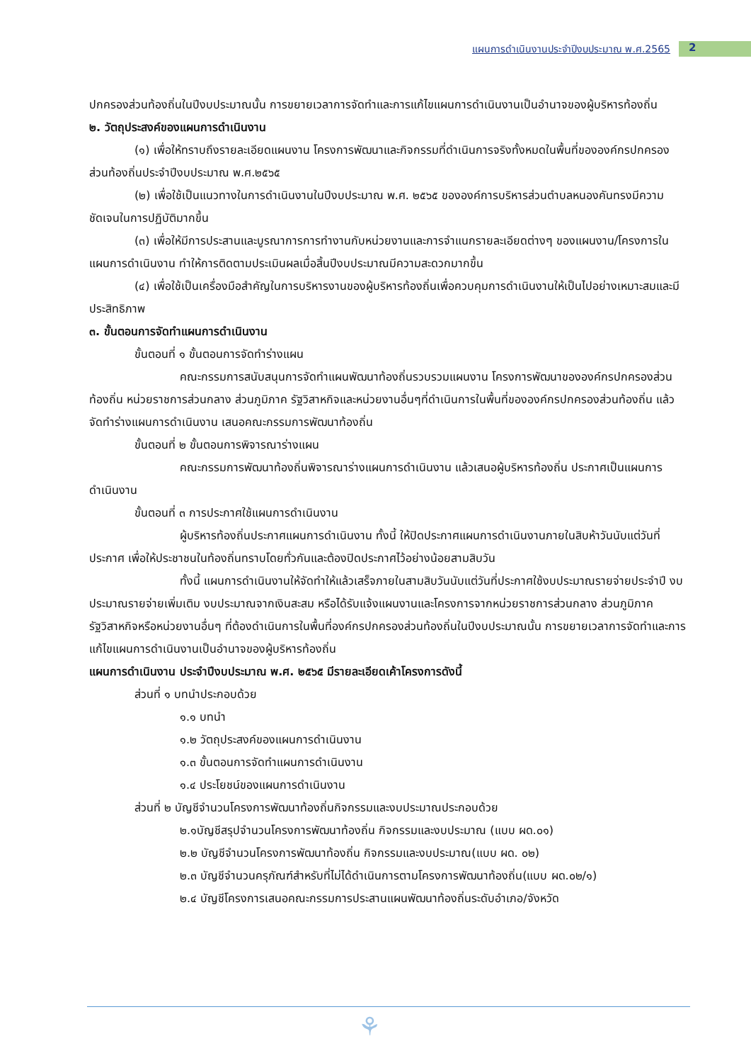แผนการดำเนินงานประจำปีงบประมาณ พ.ศ.2565 2
ปกครองส่วนท้องถิ่นในปีงบประมาณนั้น การขยายเวลาการจัดทำและการแก้ไขแผนการดำเนินงานเป็นอำนาจของผู้บริหารท้องถิ่น
๒. วัตถุประสงค์ของแผนการดำเนินงาน
(๑) เพื่อให้ทราบถึงรายละเอียดแผนงาน โครงการพัฒนาและกิจกรรมที่ดำเนินการจริงทั้งหมดในพื้นที่ขององค์กรปกครองส่วนท้องถิ่นประจำปีงบประมาณ พ.ศ.๒๕๖๕
(๒) เพื่อใช้เป็นแนวทางในการดำเนินงานในปีงบประมาณ พ.ศ. ๒๕๖๕ ขององค์การบริหารส่วนตำบลหนองคันทรงมีความชัดเจนในการปฏิบัติมากขึ้น
(๓) เพื่อให้มีการประสานและบูรณาการการทำงานกับหน่วยงานและการจำแนกรายละเอียดต่างๆ ของแผนงาน/โครงการในแผนการดำเนินงาน ทำให้การติดตามประเมินผลเมื่อสิ้นปีงบประมาณมีความสะดวกมากขึ้น
(๔) เพื่อใช้เป็นเครื่องมือสำคัญในการบริหารงานของผู้บริหารท้องถิ่นเพื่อควบคุมการดำเนินงานให้เป็นไปอย่างเหมาะสมและมีประสิทธิภาพ
๓. ขั้นตอนการจัดทำแผนการดำเนินงาน
ขั้นตอนที่ ๑ ขั้นตอนการจัดทำร่างแผน
คณะกรรมการสนับสนุนการจัดทำแผนพัฒนาท้องถิ่นรวบรวมแผนงาน โครงการพัฒนาขององค์กรปกครองส่วนท้องถิ่น หน่วยราชการส่วนกลาง ส่วนภูมิภาค รัฐวิสาหกิจและหน่วยงานอื่นๆที่ดำเนินการในพื้นที่ขององค์กรปกครองส่วนท้องถิ่น แล้วจัดทำร่างแผนการดำเนินงาน เสนอคณะกรรมการพัฒนาท้องถิ่น
ขั้นตอนที่ ๒ ขั้นตอนการพิจารณาร่างแผน
คณะกรรมการพัฒนาท้องถิ่นพิจารณาร่างแผนการดำเนินงาน แล้วเสนอผู้บริหารท้องถิ่น ประกาศเป็นแผนการดำเนินงาน
ขั้นตอนที่ ๓ การประกาศใช้แผนการดำเนินงาน
ผู้บริหารท้องถิ่นประกาศแผนการดำเนินงาน ทั้งนี้ ให้ปิดประกาศแผนการดำเนินงานภายในสิบห้าวันนับแต่วันที่ประกาศ เพื่อให้ประชาชนในท้องถิ่นทราบโดยทั่วกันและต้องปิดประกาศไว้อย่างน้อยสามสิบวัน
ทั้งนี้ แผนการดำเนินงานให้จัดทำให้แล้วเสร็จภายในสามสิบวันนับแต่วันที่ประกาศใช้งบประมาณรายจ่ายประจำปี งบประมาณรายจ่ายเพิ่มเติม งบประมาณจากเงินสะสม หรือได้รับแจ้งแผนงานและโครงการจากหน่วยราชการส่วนกลาง ส่วนภูมิภาค รัฐวิสาหกิจหรือหน่วยงานอื่นๆ ที่ต้องดำเนินการในพื้นที่องค์กรปกครองส่วนท้องถิ่นในปีงบประมาณนั้น การขยายเวลาการจัดทำและการแก้ไขแผนการดำเนินงานเป็นอำนาจของผู้บริหารท้องถิ่น
แผนการดำเนินงาน ประจำปีงบประมาณ พ.ศ. ๒๕๖๕ มีรายละเอียดเค้าโครงการดังนี้
ส่วนที่ ๑ บทนำประกอบด้วย
๑.๑ บทนำ
๑.๒ วัตถุประสงค์ของแผนการดำเนินงาน
๑.๓ ขั้นตอนการจัดทำแผนการดำเนินงาน
๑.๔ ประโยชน์ของแผนการดำเนินงาน
ส่วนที่ ๒ บัญชีจำนวนโครงการพัฒนาท้องถิ่นกิจกรรมและงบประมาณประกอบด้วย
๒.๑บัญชีสรุปจำนวนโครงการพัฒนาท้องถิ่น กิจกรรมและงบประมาณ (แบบ ผด.๐๑)
๒.๒ บัญชีจำนวนโครงการพัฒนาท้องถิ่น กิจกรรมและงบประมาณ(แบบ ผด. ๐๒)
๒.๓ บัญชีจำนวนครุภัณฑ์สำหรับที่ไม่ได้ดำเนินการตามโครงการพัฒนาท้องถิ่น(แบบ ผด.๐๒/๑)
๒.๔ บัญชีโครงการเสนอคณะกรรมการประสานแผนพัฒนาท้องถิ่นระดับอำเภอ/จังหวัด
⚘